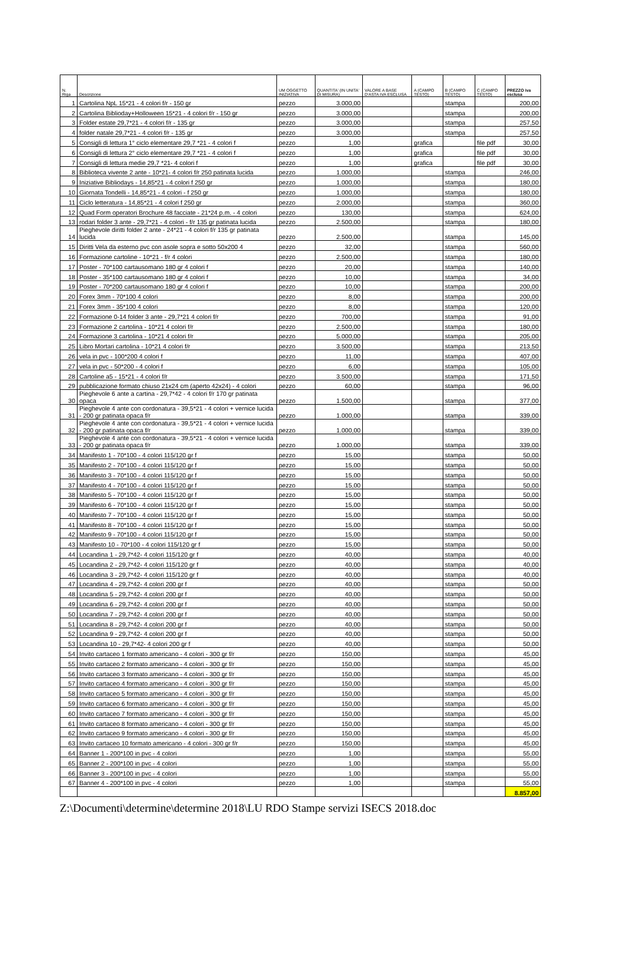| N. Riga | Descrizione | UM OGGETTO INIZIATIVA | QUANTITA' (IN UNITA' DI MISURA) | VALORE A BASE D'ASTA IVA ESCLUSA | A (CAMPO TESTO) | B (CAMPO TESTO) | C (CAMPO TESTO) | PREZZO iva esclusa |
| --- | --- | --- | --- | --- | --- | --- | --- | --- |
| 1 | Cartolina NpL 15*21 - 4 colori f/r - 150 gr | pezzo | 3.000,00 | | | stampa | | 200,00 |
| 2 | Cartolina Biblioday+Holloween 15*21 - 4 colori f/r - 150 gr | pezzo | 3.000,00 | | | stampa | | 200,00 |
| 3 | Folder estate 29,7*21 - 4 colori f/r - 135 gr | pezzo | 3.000,00 | | | stampa | | 257,50 |
| 4 | folder natale 29,7*21 - 4 colori f/r - 135 gr | pezzo | 3.000,00 | | | stampa | | 257,50 |
| 5 | Consigli di lettura 1° ciclo elementare 29,7 *21 - 4 colori f | pezzo | 1,00 | | grafica | | file pdf | 30,00 |
| 6 | Consigli di lettura 2° ciclo elementare 29,7 *21 - 4 colori f | pezzo | 1,00 | | grafica | | file pdf | 30,00 |
| 7 | Consigli di lettura medie 29,7 *21- 4 colori f | pezzo | 1,00 | | grafica | | file pdf | 30,00 |
| 8 | Biblioteca vivente 2 ante - 10*21- 4 colori f/r 250 patinata lucida | pezzo | 1.000,00 | | | stampa | | 246,00 |
| 9 | Iniziative Bibliodays - 14,85*21 - 4 colori f 250 gr | pezzo | 1.000,00 | | | stampa | | 180,00 |
| 10 | Giornata Tondelli - 14,85*21 - 4 colori - f 250 gr | pezzo | 1.000,00 | | | stampa | | 180,00 |
| 11 | Ciclo letteratura - 14,85*21 - 4 colori f 250 gr | pezzo | 2.000,00 | | | stampa | | 360,00 |
| 12 | Quad Form operatori Brochure 48 facciate - 21*24 p.m. - 4 colori | pezzo | 130,00 | | | stampa | | 624,00 |
| 13 | rodari folder 3 ante - 29,7*21 - 4 colori - f/r 135 gr patinata lucida | pezzo | 2.500,00 | | | stampa | | 180,00 |
| 14 | Pieghevole diritti folder 2 ante - 24*21 - 4 colori f/r 135 gr patinata lucida | pezzo | 2.500,00 | | | stampa | | 145,00 |
| 15 | Diritti Vela da esterno pvc con asole sopra e sotto 50x200 4 | pezzo | 32,00 | | | stampa | | 560,00 |
| 16 | Formazione cartoline - 10*21 - f/r 4 colori | pezzo | 2.500,00 | | | stampa | | 180,00 |
| 17 | Poster - 70*100 cartausomano 180 gr 4 colori f | pezzo | 20,00 | | | stampa | | 140,00 |
| 18 | Poster - 35*100 cartausomano 180 gr 4 colori f | pezzo | 10,00 | | | stampa | | 34,00 |
| 19 | Poster - 70*200 cartausomano 180 gr 4 colori f | pezzo | 10,00 | | | stampa | | 200,00 |
| 20 | Forex 3mm - 70*100 4 colori | pezzo | 8,00 | | | stampa | | 200,00 |
| 21 | Forex 3mm - 35*100 4 colori | pezzo | 8,00 | | | stampa | | 120,00 |
| 22 | Formazione 0-14 folder 3 ante - 29,7*21 4 colori f/r | pezzo | 700,00 | | | stampa | | 91,00 |
| 23 | Formazione 2 cartolina - 10*21 4 colori f/r | pezzo | 2.500,00 | | | stampa | | 180,00 |
| 24 | Formazione 3 cartolina - 10*21 4 colori f/r | pezzo | 5.000,00 | | | stampa | | 205,00 |
| 25 | Libro Mortari cartolina - 10*21 4 colori f/r | pezzo | 3.500,00 | | | stampa | | 213,50 |
| 26 | vela in pvc - 100*200 4 colori f | pezzo | 11,00 | | | stampa | | 407,00 |
| 27 | vela in pvc - 50*200 - 4 colori f | pezzo | 6,00 | | | stampa | | 105,00 |
| 28 | Cartoline a5 - 15*21 - 4 colori f/r | pezzo | 3.500,00 | | | stampa | | 171,50 |
| 29 | pubblicazione formato chiuso 21x24 cm (aperto 42x24) - 4 colori | pezzo | 60,00 | | | stampa | | 96,00 |
| 30 | Pieghevole 6 ante a cartina - 29,7*42 - 4 colori f/r 170 gr patinata opaca | pezzo | 1.500,00 | | | stampa | | 377,00 |
| 31 | Pieghevole 4 ante con cordonatura - 39,5*21 - 4 colori + vernice lucida - 200 gr patinata opaca f/r | pezzo | 1.000,00 | | | stampa | | 339,00 |
| 32 | Pieghevole 4 ante con cordonatura - 39,5*21 - 4 colori + vernice lucida - 200 gr patinata opaca f/r | pezzo | 1.000,00 | | | stampa | | 339,00 |
| 33 | Pieghevole 4 ante con cordonatura - 39,5*21 - 4 colori + vernice lucida - 200 gr patinata opaca f/r | pezzo | 1.000,00 | | | stampa | | 339,00 |
| 34 | Manifesto 1 - 70*100 - 4 colori 115/120 gr f | pezzo | 15,00 | | | stampa | | 50,00 |
| 35 | Manifesto 2 - 70*100 - 4 colori 115/120 gr f | pezzo | 15,00 | | | stampa | | 50,00 |
| 36 | Manifesto 3 - 70*100 - 4 colori 115/120 gr f | pezzo | 15,00 | | | stampa | | 50,00 |
| 37 | Manifesto 4 - 70*100 - 4 colori 115/120 gr f | pezzo | 15,00 | | | stampa | | 50,00 |
| 38 | Manifesto 5 - 70*100 - 4 colori 115/120 gr f | pezzo | 15,00 | | | stampa | | 50,00 |
| 39 | Manifesto 6 - 70*100 - 4 colori 115/120 gr f | pezzo | 15,00 | | | stampa | | 50,00 |
| 40 | Manifesto 7 - 70*100 - 4 colori 115/120 gr f | pezzo | 15,00 | | | stampa | | 50,00 |
| 41 | Manifesto 8 - 70*100 - 4 colori 115/120 gr f | pezzo | 15,00 | | | stampa | | 50,00 |
| 42 | Manifesto 9 - 70*100 - 4 colori 115/120 gr f | pezzo | 15,00 | | | stampa | | 50,00 |
| 43 | Manifesto 10 - 70*100 - 4 colori 115/120 gr f | pezzo | 15,00 | | | stampa | | 50,00 |
| 44 | Locandina 1 - 29,7*42- 4 colori 115/120 gr f | pezzo | 40,00 | | | stampa | | 40,00 |
| 45 | Locandina 2 - 29,7*42- 4 colori 115/120 gr f | pezzo | 40,00 | | | stampa | | 40,00 |
| 46 | Locandina 3 - 29,7*42- 4 colori 115/120 gr f | pezzo | 40,00 | | | stampa | | 40,00 |
| 47 | Locandina 4 - 29,7*42- 4 colori 200 gr f | pezzo | 40,00 | | | stampa | | 50,00 |
| 48 | Locandina 5 - 29,7*42- 4 colori 200 gr f | pezzo | 40,00 | | | stampa | | 50,00 |
| 49 | Locandina 6 - 29,7*42- 4 colori 200 gr f | pezzo | 40,00 | | | stampa | | 50,00 |
| 50 | Locandina 7 - 29,7*42- 4 colori 200 gr f | pezzo | 40,00 | | | stampa | | 50,00 |
| 51 | Locandina 8 - 29,7*42- 4 colori 200 gr f | pezzo | 40,00 | | | stampa | | 50,00 |
| 52 | Locandina 9 - 29,7*42- 4 colori 200 gr f | pezzo | 40,00 | | | stampa | | 50,00 |
| 53 | Locandina 10 - 29,7*42- 4 colori 200 gr f | pezzo | 40,00 | | | stampa | | 50,00 |
| 54 | Invito cartaceo 1 formato americano - 4 colori - 300 gr f/r | pezzo | 150,00 | | | stampa | | 45,00 |
| 55 | Invito cartaceo 2 formato americano - 4 colori - 300 gr f/r | pezzo | 150,00 | | | stampa | | 45,00 |
| 56 | Invito cartaceo 3 formato americano - 4 colori - 300 gr f/r | pezzo | 150,00 | | | stampa | | 45,00 |
| 57 | Invito cartaceo 4 formato americano - 4 colori - 300 gr f/r | pezzo | 150,00 | | | stampa | | 45,00 |
| 58 | Invito cartaceo 5 formato americano - 4 colori - 300 gr f/r | pezzo | 150,00 | | | stampa | | 45,00 |
| 59 | Invito cartaceo 6 formato americano - 4 colori - 300 gr f/r | pezzo | 150,00 | | | stampa | | 45,00 |
| 60 | Invito cartaceo 7 formato americano - 4 colori - 300 gr f/r | pezzo | 150,00 | | | stampa | | 45,00 |
| 61 | Invito cartaceo 8 formato americano - 4 colori - 300 gr f/r | pezzo | 150,00 | | | stampa | | 45,00 |
| 62 | Invito cartaceo 9 formato americano - 4 colori - 300 gr f/r | pezzo | 150,00 | | | stampa | | 45,00 |
| 63 | Invito cartaceo 10 formato americano - 4 colori - 300 gr f/r | pezzo | 150,00 | | | stampa | | 45,00 |
| 64 | Banner 1 - 200*100 in pvc - 4 colori | pezzo | 1,00 | | | stampa | | 55,00 |
| 65 | Banner 2 - 200*100 in pvc - 4 colori | pezzo | 1,00 | | | stampa | | 55,00 |
| 66 | Banner 3 - 200*100 in pvc - 4 colori | pezzo | 1,00 | | | stampa | | 55,00 |
| 67 | Banner 4 - 200*100 in pvc - 4 colori | pezzo | 1,00 | | | stampa | | 55,00 |
| | | | | | | | | 8.857,00 |
Z:\Documenti\determine\determine 2018\LU RDO Stampe servizi ISECS 2018.doc